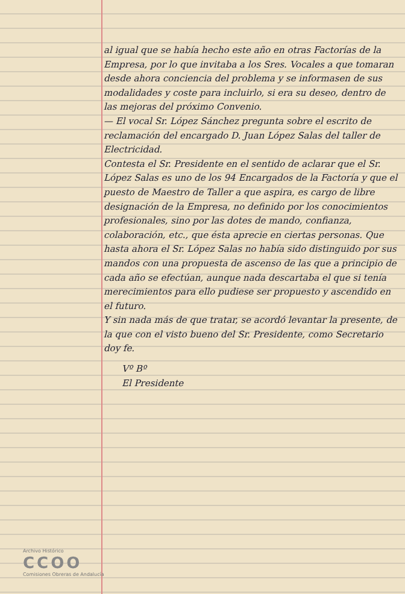al igual que se había hecho este año en otras Factorías de la Empresa, por lo que invitaba a los Sres. Vocales a que tomaran desde ahora conciencia del problema y se informasen de sus modalidades y coste para incluirlo, si era su deseo, dentro de las mejoras del próximo Convenio.
— El vocal Sr. López Sánchez pregunta sobre el escrito de reclamación del encargado D. Juan López Salas del taller de Electricidad.
Contesta el Sr. Presidente en el sentido de aclarar que el Sr. López Salas es uno de los 94 Encargados de la Factoría y que el puesto de Maestro de Taller a que aspira, es cargo de libre designación de la Empresa, no definido por los conocimientos profesionales, sino por las dotes de mando, confianza, colaboración, etc., que ésta aprecie en ciertas personas. Que hasta ahora el Sr. López Salas no había sido distinguido por sus mandos con una propuesta de ascenso de las que a principio de cada año se efectúan, aunque nada descartaba el que si tenía merecimientos para ello pudiese ser propuesto y ascendido en el futuro.
Y sin nada más de que tratar, se acordó levantar la presente, de la que con el visto bueno del Sr. Presidente, como Secretario doy fe.
Vº Bº
El Presidente
Archivo Histórico
CCOO
Comisiones Obreras de Andalucía